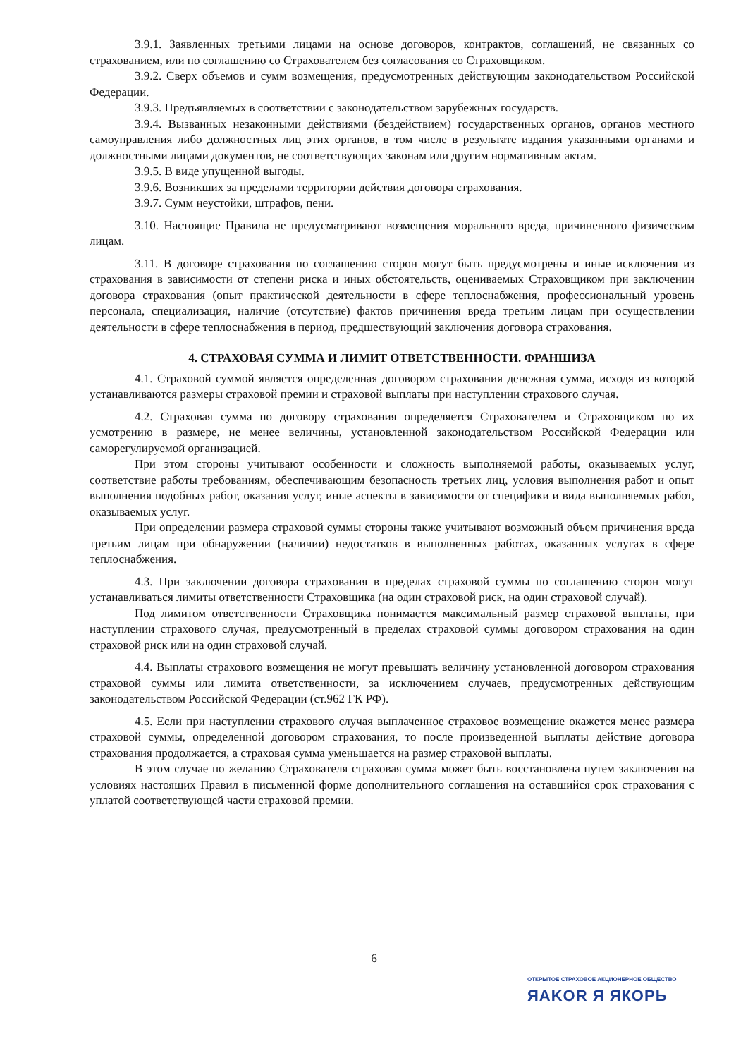3.9.1. Заявленных третьими лицами на основе договоров, контрактов, соглашений, не связанных со страхованием, или по соглашению со Страхователем без согласования со Страховщиком.
3.9.2. Сверх объемов и сумм возмещения, предусмотренных действующим законодательством Российской Федерации.
3.9.3. Предъявляемых в соответствии с законодательством зарубежных государств.
3.9.4. Вызванных незаконными действиями (бездействием) государственных органов, органов местного самоуправления либо должностных лиц этих органов, в том числе в результате издания указанными органами и должностными лицами документов, не соответствующих законам или другим нормативным актам.
3.9.5. В виде упущенной выгоды.
3.9.6. Возникших за пределами территории действия договора страхования.
3.9.7. Сумм неустойки, штрафов, пени.
3.10. Настоящие Правила не предусматривают возмещения морального вреда, причиненного физическим лицам.
3.11. В договоре страхования по соглашению сторон могут быть предусмотрены и иные исключения из страхования в зависимости от степени риска и иных обстоятельств, оцениваемых Страховщиком при заключении договора страхования (опыт практической деятельности в сфере теплоснабжения, профессиональный уровень персонала, специализация, наличие (отсутствие) фактов причинения вреда третьим лицам при осуществлении деятельности в сфере теплоснабжения в период, предшествующий заключения договора страхования.
4. СТРАХОВАЯ СУММА И ЛИМИТ ОТВЕТСТВЕННОСТИ. ФРАНШИЗА
4.1. Страховой суммой является определенная договором страхования денежная сумма, исходя из которой устанавливаются размеры страховой премии и страховой выплаты при наступлении страхового случая.
4.2. Страховая сумма по договору страхования определяется Страхователем и Страховщиком по их усмотрению в размере, не менее величины, установленной законодательством Российской Федерации или саморегулируемой организацией.
При этом стороны учитывают особенности и сложность выполняемой работы, оказываемых услуг, соответствие работы требованиям, обеспечивающим безопасность третьих лиц, условия выполнения работ и опыт выполнения подобных работ, оказания услуг, иные аспекты в зависимости от специфики и вида выполняемых работ, оказываемых услуг.
При определении размера страховой суммы стороны также учитывают возможный объем причинения вреда третьим лицам при обнаружении (наличии) недостатков в выполненных работах, оказанных услугах в сфере теплоснабжения.
4.3. При заключении договора страхования в пределах страховой суммы по соглашению сторон могут устанавливаться лимиты ответственности Страховщика (на один страховой риск, на один страховой случай).
Под лимитом ответственности Страховщика понимается максимальный размер страховой выплаты, при наступлении страхового случая, предусмотренный в пределах страховой суммы договором страхования на один страховой риск или на один страховой случай.
4.4. Выплаты страхового возмещения не могут превышать величину установленной договором страхования страховой суммы или лимита ответственности, за исключением случаев, предусмотренных действующим законодательством Российской Федерации (ст.962 ГК РФ).
4.5. Если при наступлении страхового случая выплаченное страховое возмещение окажется менее размера страховой суммы, определенной договором страхования, то после произведенной выплаты действие договора страхования продолжается, а страховая сумма уменьшается на размер страховой выплаты.
В этом случае по желанию Страхователя страховая сумма может быть восстановлена путем заключения на условиях настоящих Правил в письменной форме дополнительного соглашения на оставшийся срок страхования с уплатой соответствующей части страховой премии.
6
ОТКРЫТОЕ СТРАХОВОЕ АКЦИОНЕРНОЕ ОБЩЕСТВО
ЯAKOR Я ЯКОРЬ